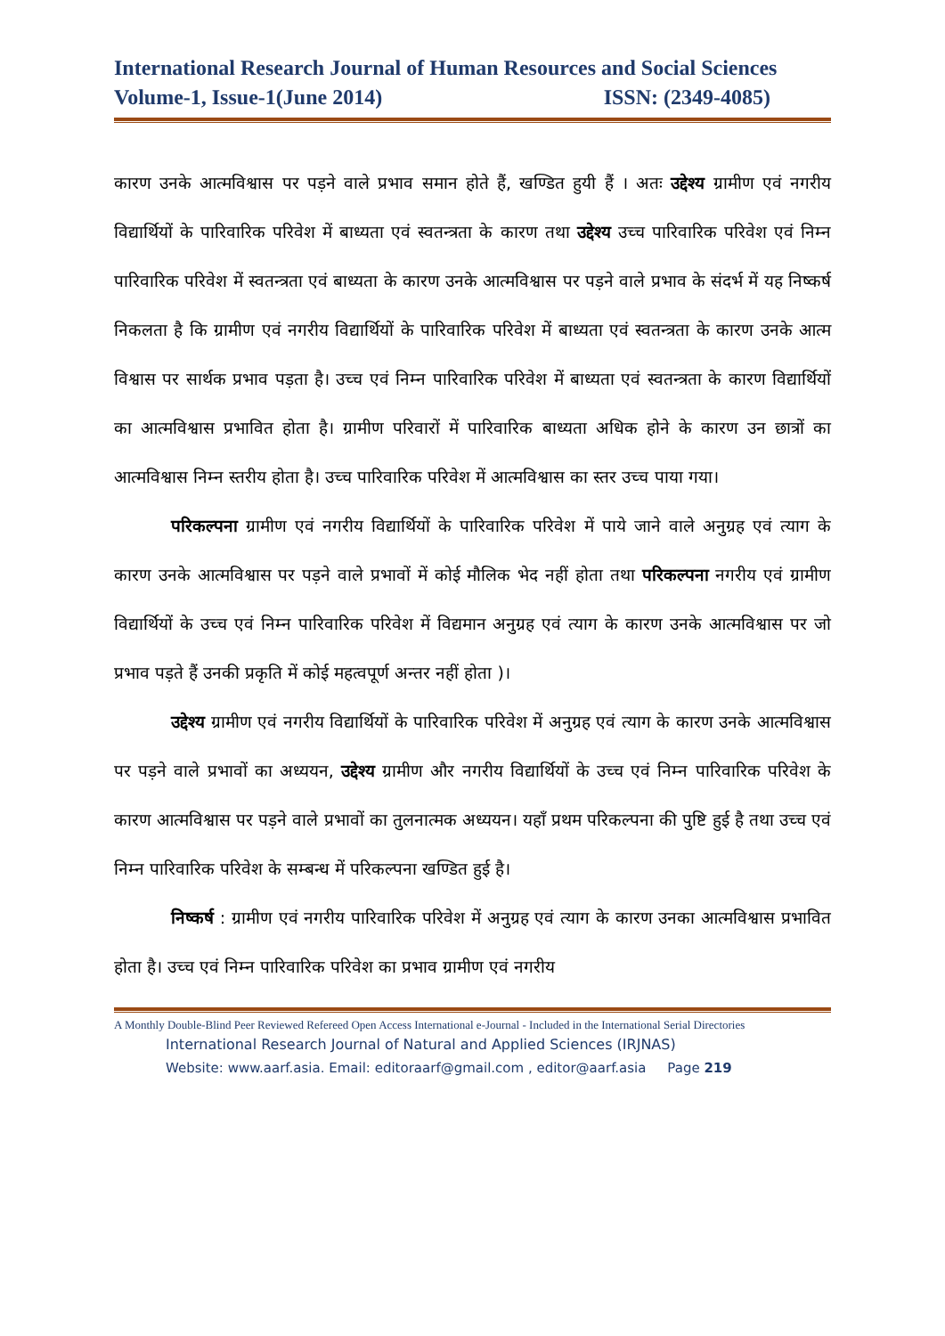International Research Journal of Human Resources and Social Sciences
Volume-1, Issue-1(June 2014) ISSN: (2349-4085)
कारण उनके आत्मविश्वास पर पड़ने वाले प्रभाव समान होते हैं, खण्डित हुयी हैं । अतः उद्देश्य ग्रामीण एवं नगरीय विद्यार्थियों के पारिवारिक परिवेश में बाध्यता एवं स्वतन्त्रता के कारण तथा उद्देश्य उच्च पारिवारिक परिवेश एवं निम्न पारिवारिक परिवेश में स्वतन्त्रता एवं बाध्यता के कारण उनके आत्मविश्वास पर पड़ने वाले प्रभाव के संदर्भ में यह निष्कर्ष निकलता है कि ग्रामीण एवं नगरीय विद्यार्थियों के पारिवारिक परिवेश में बाध्यता एवं स्वतन्त्रता के कारण उनके आत्म विश्वास पर सार्थक प्रभाव पड़ता है। उच्च एवं निम्न पारिवारिक परिवेश में बाध्यता एवं स्वतन्त्रता के कारण विद्यार्थियों का आत्मविश्वास प्रभावित होता है। ग्रामीण परिवारों में पारिवारिक बाध्यता अधिक होने के कारण उन छात्रों का आत्मविश्वास निम्न स्तरीय होता है। उच्च पारिवारिक परिवेश में आत्मविश्वास का स्तर उच्च पाया गया।
परिकल्पना ग्रामीण एवं नगरीय विद्यार्थियों के पारिवारिक परिवेश में पाये जाने वाले अनुग्रह एवं त्याग के कारण उनके आत्मविश्वास पर पड़ने वाले प्रभावों में कोई मौलिक भेद नहीं होता तथा परिकल्पना नगरीय एवं ग्रामीण विद्यार्थियों के उच्च एवं निम्न पारिवारिक परिवेश में विद्यमान अनुग्रह एवं त्याग के कारण उनके आत्मविश्वास पर जो प्रभाव पड़ते हैं उनकी प्रकृति में कोई महत्वपूर्ण अन्तर नहीं होता )।
उद्देश्य ग्रामीण एवं नगरीय विद्यार्थियों के पारिवारिक परिवेश में अनुग्रह एवं त्याग के कारण उनके आत्मविश्वास पर पड़ने वाले प्रभावों का अध्ययन, उद्देश्य ग्रामीण और नगरीय विद्यार्थियों के उच्च एवं निम्न पारिवारिक परिवेश के कारण आत्मविश्वास पर पड़ने वाले प्रभावों का तुलनात्मक अध्ययन। यहाँ प्रथम परिकल्पना की पुष्टि हुई है तथा उच्च एवं निम्न पारिवारिक परिवेश के सम्बन्ध में परिकल्पना खण्डित हुई है।
निष्कर्ष : ग्रामीण एवं नगरीय पारिवारिक परिवेश में अनुग्रह एवं त्याग के कारण उनका आत्मविश्वास प्रभावित होता है। उच्च एवं निम्न पारिवारिक परिवेश का प्रभाव ग्रामीण एवं नगरीय
A Monthly Double-Blind Peer Reviewed Refereed Open Access International e-Journal - Included in the International Serial Directories
International Research Journal of Natural and Applied Sciences (IRJNAS)
Website: www.aarf.asia. Email: editoraarf@gmail.com , editor@aarf.asia Page 219